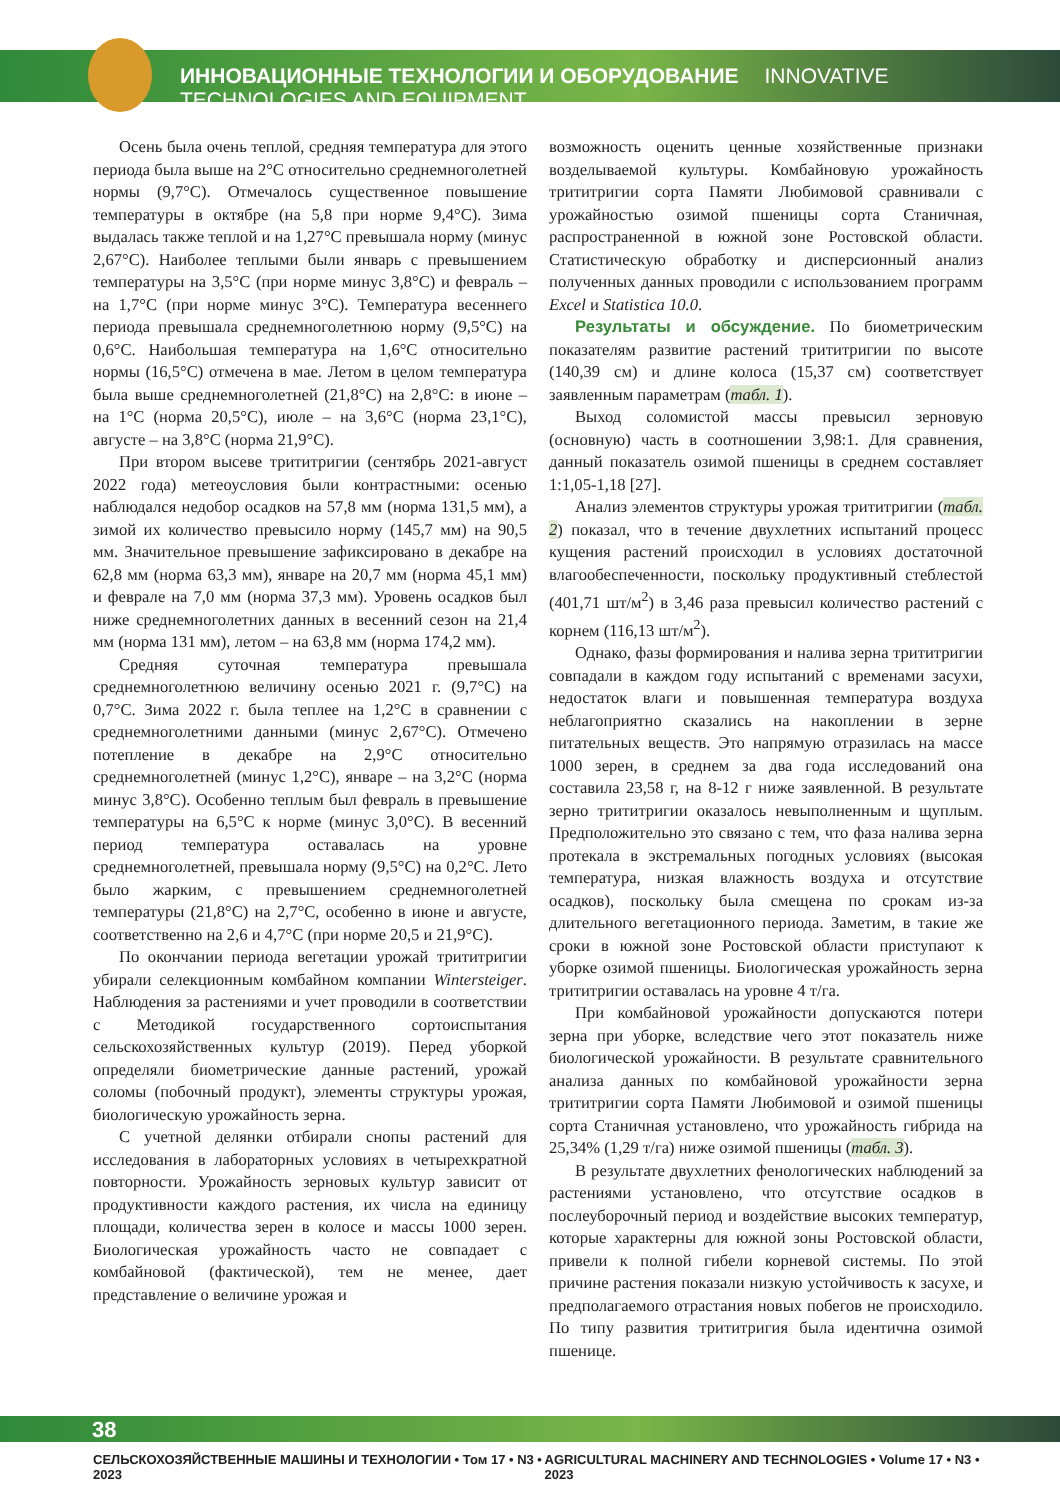ИННОВАЦИОННЫЕ ТЕХНОЛОГИИ И ОБОРУДОВАНИЕ INNOVATIVE TECHNOLOGIES AND EQUIPMENT
Осень была очень теплой, средняя температура для этого периода была выше на 2°С относительно среднемноголетней нормы (9,7°С). Отмечалось существенное повышение температуры в октябре (на 5,8 при норме 9,4°С). Зима выдалась также теплой и на 1,27°С превышала норму (минус 2,67°С). Наиболее теплыми были январь с превышением температуры на 3,5°С (при норме минус 3,8°С) и февраль – на 1,7°С (при норме минус 3°С). Температура весеннего периода превышала среднемноголетнюю норму (9,5°С) на 0,6°С. Наибольшая температура на 1,6°С относительно нормы (16,5°С) отмечена в мае. Летом в целом температура была выше среднемноголетней (21,8°С) на 2,8°С: в июне – на 1°С (норма 20,5°С), июле – на 3,6°С (норма 23,1°С), августе – на 3,8°С (норма 21,9°С).
При втором высеве трититригии (сентябрь 2021-август 2022 года) метеоусловия были контрастными: осенью наблюдался недобор осадков на 57,8 мм (норма 131,5 мм), а зимой их количество превысило норму (145,7 мм) на 90,5 мм. Значительное превышение зафиксировано в декабре на 62,8 мм (норма 63,3 мм), январе на 20,7 мм (норма 45,1 мм) и феврале на 7,0 мм (норма 37,3 мм). Уровень осадков был ниже среднемноголетних данных в весенний сезон на 21,4 мм (норма 131 мм), летом – на 63,8 мм (норма 174,2 мм).
Средняя суточная температура превышала среднемноголетнюю величину осенью 2021 г. (9,7°С) на 0,7°С. Зима 2022 г. была теплее на 1,2°С в сравнении с среднемноголетними данными (минус 2,67°С). Отмечено потепление в декабре на 2,9°С относительно среднемноголетней (минус 1,2°С), январе – на 3,2°С (норма минус 3,8°С). Особенно теплым был февраль в превышение температуры на 6,5°С к норме (минус 3,0°С). В весенний период температура оставалась на уровне среднемноголетней, превышала норму (9,5°С) на 0,2°С. Лето было жарким, с превышением среднемноголетней температуры (21,8°С) на 2,7°С, особенно в июне и августе, соответственно на 2,6 и 4,7°С (при норме 20,5 и 21,9°С).
По окончании периода вегетации урожай трититригии убирали селекционным комбайном компании Wintersteiger. Наблюдения за растениями и учет проводили в соответствии с Методикой государственного сортоиспытания сельскохозяйственных культур (2019). Перед уборкой определяли биометрические данные растений, урожай соломы (побочный продукт), элементы структуры урожая, биологическую урожайность зерна.
С учетной делянки отбирали снопы растений для исследования в лабораторных условиях в четырехкратной повторности. Урожайность зерновых культур зависит от продуктивности каждого растения, их числа на единицу площади, количества зерен в колосе и массы 1000 зерен. Биологическая урожайность часто не совпадает с комбайновой (фактической), тем не менее, дает представление о величине урожая и
возможность оценить ценные хозяйственные признаки возделываемой культуры. Комбайновую урожайность трититригии сорта Памяти Любимовой сравнивали с урожайностью озимой пшеницы сорта Станичная, распространенной в южной зоне Ростовской области. Статистическую обработку и дисперсионный анализ полученных данных проводили с использованием программ Excel и Statistica 10.0.
Результаты и обсуждение. По биометрическим показателям развитие растений трититригии по высоте (140,39 см) и длине колоса (15,37 см) соответствует заявленным параметрам (табл. 1).
Выход соломистой массы превысил зерновую (основную) часть в соотношении 3,98:1. Для сравнения, данный показатель озимой пшеницы в среднем составляет 1:1,05-1,18 [27].
Анализ элементов структуры урожая трититригии (табл. 2) показал, что в течение двухлетних испытаний процесс кущения растений происходил в условиях достаточной влагообеспеченности, поскольку продуктивный стеблестой (401,71 шт/м<sup>2</sup>) в 3,46 раза превысил количество растений с корнем (116,13 шт/м<sup>2</sup>).
Однако, фазы формирования и налива зерна трититригии совпадали в каждом году испытаний с временами засухи, недостаток влаги и повышенная температура воздуха неблагоприятно сказались на накоплении в зерне питательных веществ. Это напрямую отразилась на массе 1000 зерен, в среднем за два года исследований она составила 23,58 г, на 8-12 г ниже заявленной. В результате зерно трититригии оказалось невыполненным и щуплым. Предположительно это связано с тем, что фаза налива зерна протекала в экстремальных погодных условиях (высокая температура, низкая влажность воздуха и отсутствие осадков), поскольку была смещена по срокам из-за длительного вегетационного периода. Заметим, в такие же сроки в южной зоне Ростовской области приступают к уборке озимой пшеницы. Биологическая урожайность зерна трититригии оставалась на уровне 4 т/га.
При комбайновой урожайности допускаются потери зерна при уборке, вследствие чего этот показатель ниже биологической урожайности. В результате сравнительного анализа данных по комбайновой урожайности зерна трититригии сорта Памяти Любимовой и озимой пшеницы сорта Станичная установлено, что урожайность гибрида на 25,34% (1,29 т/га) ниже озимой пшеницы (табл. 3).
В результате двухлетних фенологических наблюдений за растениями установлено, что отсутствие осадков в послеуборочный период и воздействие высоких температур, которые характерны для южной зоны Ростовской области, привели к полной гибели корневой системы. По этой причине растения показали низкую устойчивость к засухе, и предполагаемого отрастания новых побегов не происходило. По типу развития трититригия была идентична озимой пшенице.
38
СЕЛЬСКОХОЗЯЙСТВЕННЫЕ МАШИНЫ И ТЕХНОЛОГИИ • Том 17 • N3 • 2023 AGRICULTURAL MACHINERY AND TECHNOLOGIES • Volume 17 • N3 • 2023